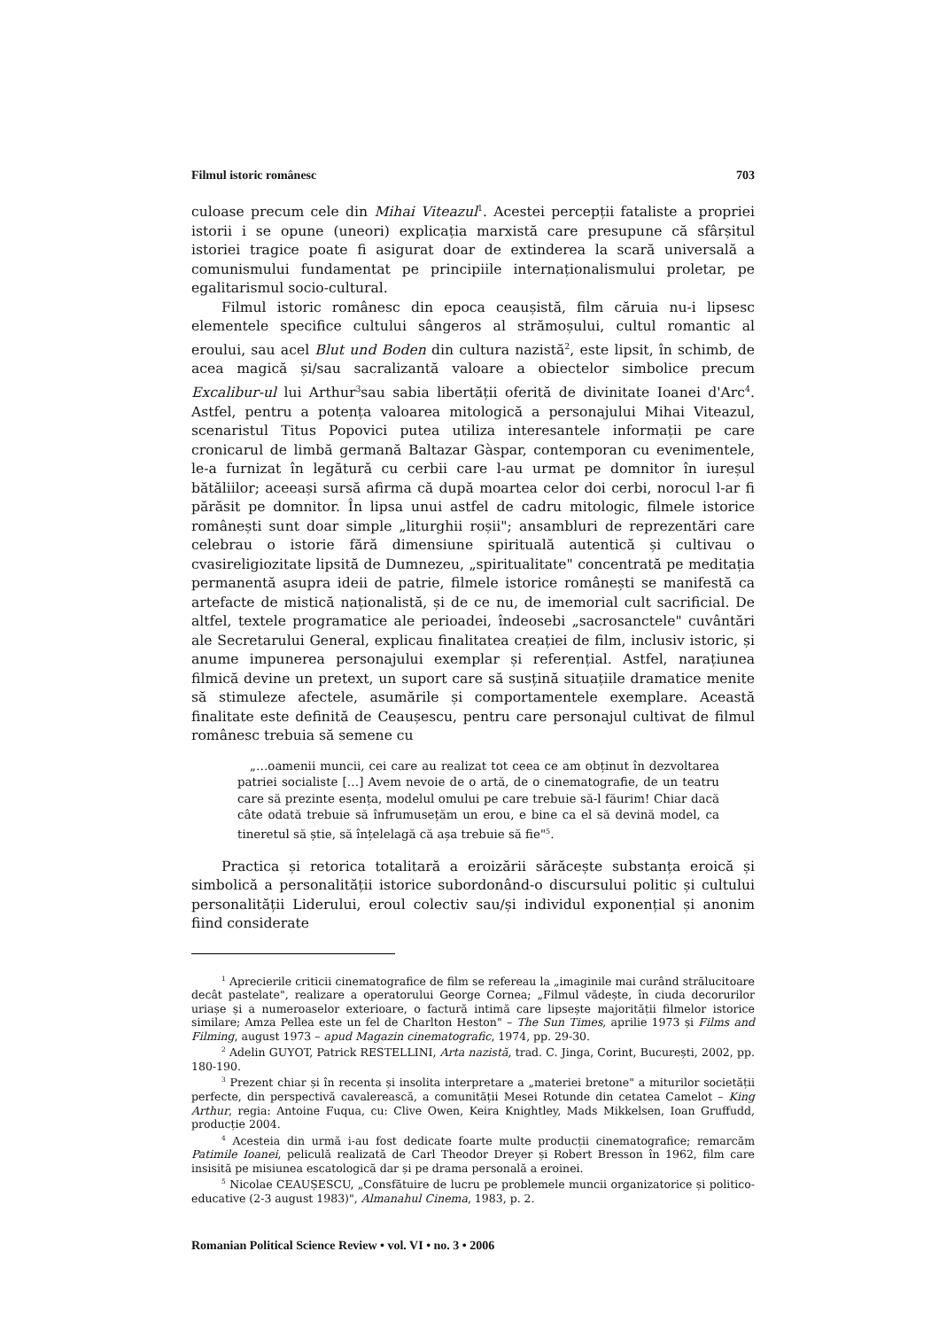Filmul istoric românesc 703
culoase precum cele din Mihai Viteazul<sup>1</sup>. Acestei percepții fataliste a propriei istorii i se opune (uneori) explicația marxistă care presupune că sfârșitul istoriei tragice poate fi asigurat doar de extinderea la scară universală a comunismului fundamentat pe principiile internaționalismului proletar, pe egalitarismul socio-cultural.
Filmul istoric românesc din epoca ceaușistă, film căruia nu-i lipsesc elementele specifice cultului sângeros al strămoșului, cultul romantic al eroului, sau acel Blut und Boden din cultura nazistă<sup>2</sup>, este lipsit, în schimb, de acea magică și/sau sacralizantă valoare a obiectelor simbolice precum Excalibur-ul lui Arthur<sup>3</sup>sau sabia libertății oferită de divinitate Ioanei d'Arc<sup>4</sup>. Astfel, pentru a potența valoarea mitologică a personajului Mihai Viteazul, scenaristul Titus Popovici putea utiliza interesantele informații pe care cronicarul de limbă germană Baltazar Gàspar, contemporan cu evenimentele, le-a furnizat în legătură cu cerbii care l-au urmat pe domnitor în iureșul bătăliilor; aceeași sursă afirma că după moartea celor doi cerbi, norocul l-ar fi părăsit pe domnitor. În lipsa unui astfel de cadru mitologic, filmele istorice românești sunt doar simple „liturghii roșii"; ansambluri de reprezentări care celebrau o istorie fără dimensiune spirituală autentică și cultivau o cvasireligiozitate lipsită de Dumnezeu, „spiritualitate" concentrată pe meditația permanentă asupra ideii de patrie, filmele istorice românești se manifestă ca artefacte de mistică naționalistă, și de ce nu, de imemorial cult sacrificial. De altfel, textele programatice ale perioadei, îndeosebi „sacrosanctele" cuvântări ale Secretarului General, explicau finalitatea creației de film, inclusiv istoric, și anume impunerea personajului exemplar și referențial. Astfel, narațiunea filmică devine un pretext, un suport care să susțină situațiile dramatice menite să stimuleze afectele, asumările și comportamentele exemplare. Această finalitate este definită de Ceaușescu, pentru care personajul cultivat de filmul românesc trebuia să semene cu
„…oamenii muncii, cei care au realizat tot ceea ce am obținut în dezvoltarea patriei socialiste […] Avem nevoie de o artă, de o cinematografie, de un teatru care să prezinte esența, modelul omului pe care trebuie să-l făurim! Chiar dacă câte odată trebuie să înfrumusețăm un erou, e bine ca el să devină model, ca tineretul să știe, să înțelelagă că așa trebuie să fie"<sup>5</sup>.
Practica și retorica totalitară a eroizării sărăcește substanța eroică și simbolică a personalității istorice subordonând-o discursului politic și cultului personalității Liderului, eroul colectiv sau/și individul exponențial și anonim fiind considerate
<sup>1</sup> Aprecierile criticii cinematografice de film se refereau la „imaginile mai curând strălucitoare decât pastelate", realizare a operatorului George Cornea; „Filmul vădește, în ciuda decorurilor uriașe și a numeroaselor exterioare, o factură intimă care lipsește majorității filmelor istorice similare; Amza Pellea este un fel de Charlton Heston" – The Sun Times, aprilie 1973 și Films and Filming, august 1973 – apud Magazin cinematografic, 1974, pp. 29-30.
<sup>2</sup> Adelin GUYOT, Patrick RESTELLINI, Arta nazistă, trad. C. Jinga, Corint, București, 2002, pp. 180-190.
<sup>3</sup> Prezent chiar și în recenta și insolita interpretare a „materiei bretone" a miturilor societății perfecte, din perspectivă cavalerească, a comunității Mesei Rotunde din cetatea Camelot – King Arthur, regia: Antoine Fuqua, cu: Clive Owen, Keira Knightley, Mads Mikkelsen, Ioan Gruffudd, producție 2004.
<sup>4</sup> Acesteia din urmă i-au fost dedicate foarte multe producții cinematografice; remarcăm Patimile Ioanei, peliculă realizată de Carl Theodor Dreyer și Robert Bresson în 1962, film care insisită pe misiunea escatologică dar și pe drama personală a eroinei.
<sup>5</sup> Nicolae CEAUȘESCU, „Consfătuire de lucru pe problemele muncii organizatorice și politico-educative (2-3 august 1983)", Almanahul Cinema, 1983, p. 2.
Romanian Political Science Review • vol. VI • no. 3 • 2006